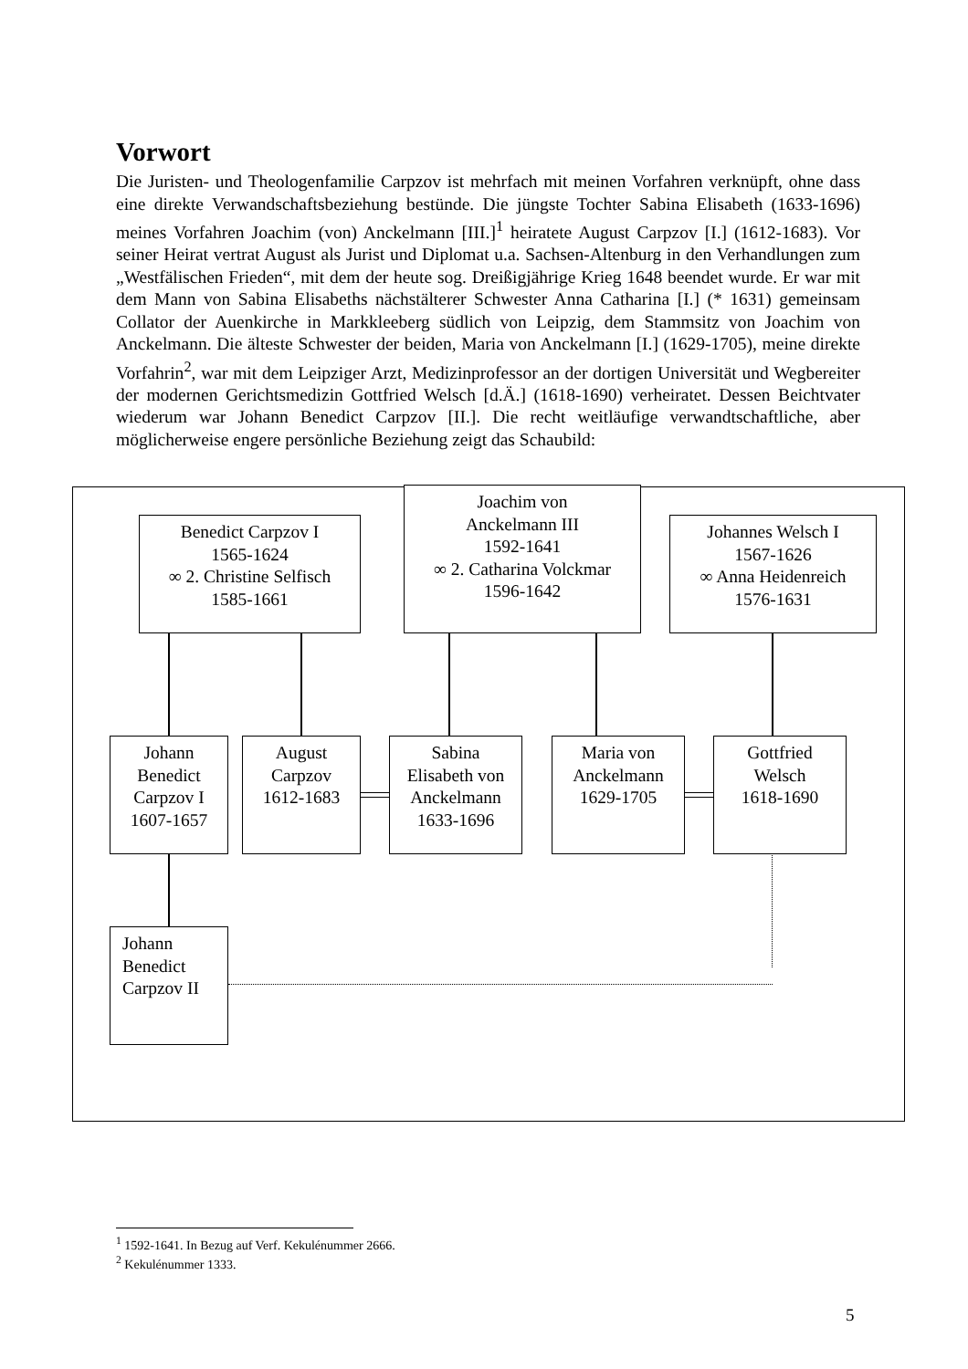Vorwort
Die Juristen- und Theologenfamilie Carpzov ist mehrfach mit meinen Vorfahren verknüpft, ohne dass eine direkte Verwandschaftsbeziehung bestünde. Die jüngste Tochter Sabina Elisabeth (1633-1696) meines Vorfahren Joachim (von) Anckelmann [III.]<sup>1</sup> heiratete August Carpzov [I.] (1612-1683). Vor seiner Heirat vertrat August als Jurist und Diplomat u.a. Sachsen-Altenburg in den Verhandlungen zum „Westfälischen Frieden“, mit dem der heute sog. Dreißigjährige Krieg 1648 beendet wurde. Er war mit dem Mann von Sabina Elisabeths nächstälterer Schwester Anna Catharina [I.] (* 1631) gemeinsam Collator der Auenkirche in Markkleeberg südlich von Leipzig, dem Stammsitz von Joachim von Anckelmann. Die älteste Schwester der beiden, Maria von Anckelmann [I.] (1629-1705), meine direkte Vorfahrin<sup>2</sup>, war mit dem Leipziger Arzt, Medizinprofessor an der dortigen Universität und Wegbereiter der modernen Gerichtsmedizin Gottfried Welsch [d.Ä.] (1618-1690) verheiratet. Dessen Beichtvater wiederum war Johann Benedict Carpzov [II.]. Die recht weitläufige verwandtschaftliche, aber möglicherweise engere persönliche Beziehung zeigt das Schaubild:
Benedict Carpzov I
1565-1624
∞ 2. Christine Selfisch
1585-1661
Joachim von
Anckelmann III
1592-1641
∞ 2. Catharina Volckmar
1596-1642
Johannes Welsch I
1567-1626
∞ Anna Heidenreich
1576-1631
Johann
Benedict
Carpzov I
1607-1657
August
Carpzov
1612-1683
Sabina
Elisabeth von
Anckelmann
1633-1696
Maria von
Anckelmann
1629-1705
Gottfried
Welsch
1618-1690
Johann
Benedict
Carpzov II
<sup>1</sup> 1592-1641. In Bezug auf Verf. Kekulénummer 2666.
<sup>2</sup> Kekulénummer 1333.
5